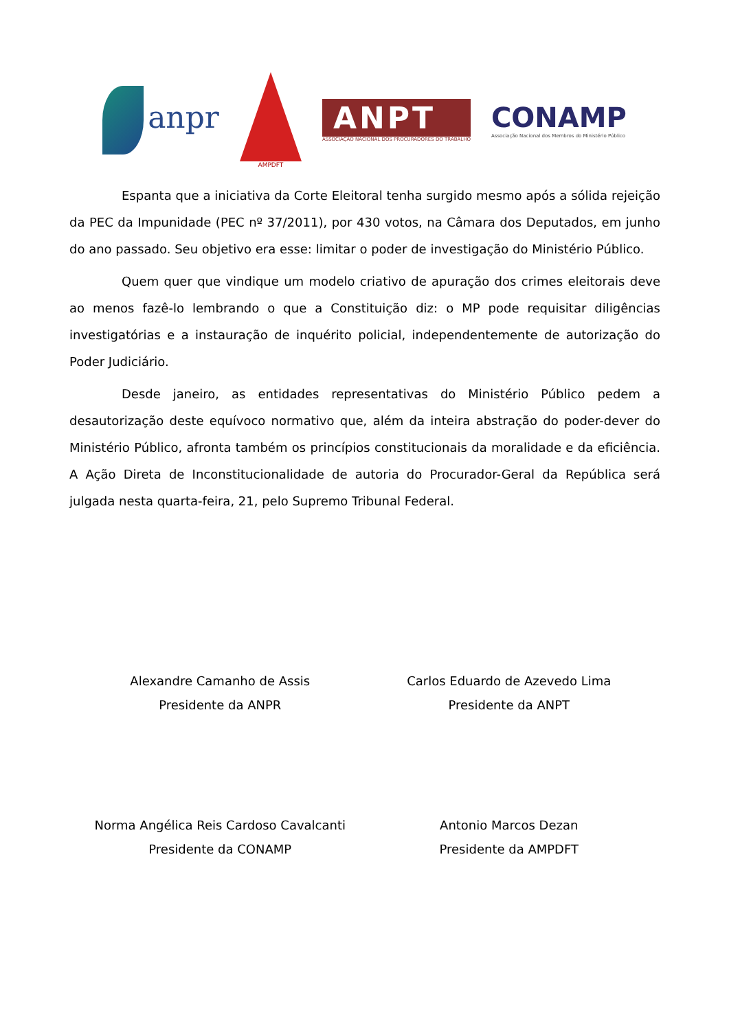anpr
AMPDFT
ANPT
ASSOCIAÇÃO NACIONAL DOS PROCURADORES DO TRABALHO
CONAMP
Associação Nacional dos Membros do Ministério Público
Espanta que a iniciativa da Corte Eleitoral tenha surgido mesmo após a sólida rejeição da PEC da Impunidade (PEC nº 37/2011), por 430 votos, na Câmara dos Deputados, em junho do ano passado. Seu objetivo era esse: limitar o poder de investigação do Ministério Público.
Quem quer que vindique um modelo criativo de apuração dos crimes eleitorais deve ao menos fazê-lo lembrando o que a Constituição diz: o MP pode requisitar diligências investigatórias e a instauração de inquérito policial, independentemente de autorização do Poder Judiciário.
Desde janeiro, as entidades representativas do Ministério Público pedem a desautorização deste equívoco normativo que, além da inteira abstração do poder-dever do Ministério Público, afronta também os princípios constitucionais da moralidade e da eficiência. A Ação Direta de Inconstitucionalidade de autoria do Procurador-Geral da República será julgada nesta quarta-feira, 21, pelo Supremo Tribunal Federal.
Alexandre Camanho de Assis
Presidente da ANPR
Carlos Eduardo de Azevedo Lima
Presidente da ANPT
Norma Angélica Reis Cardoso Cavalcanti
Presidente da CONAMP
Antonio Marcos Dezan
Presidente da AMPDFT